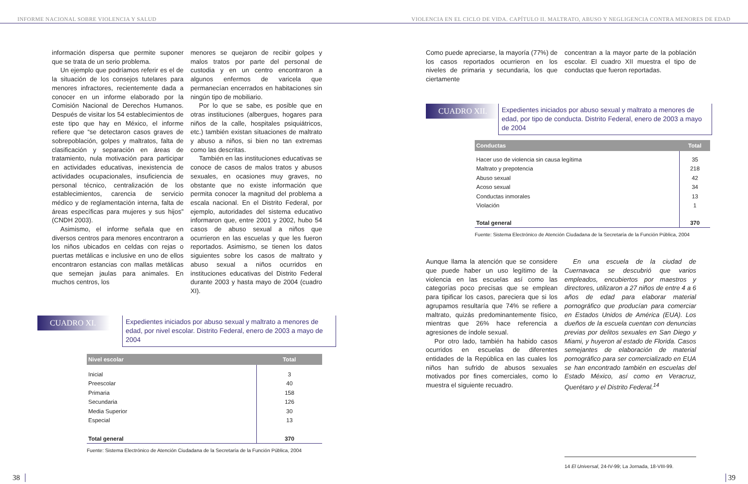INFORME NACIONAL SOBRE VIOLENCIA Y SALUD VIOLENCIA EN EL CICLO DE VIDA. CAPÍTULO II. MALTRATO, ABUSO Y NEGLIGENCIA CONTRA MENORES DE EDAD
información dispersa que permite suponer que se trata de un serio problema.
Un ejemplo que podríamos referir es el de la situación de los consejos tutelares para menores infractores, recientemente dada a conocer en un informe elaborado por la Comisión Nacional de Derechos Humanos. Después de visitar los 54 establecimientos de este tipo que hay en México, el informe refiere que “se detectaron casos graves de sobrepoblación, golpes y maltratos, falta de clasificación y separación en áreas de tratamiento, nula motivación para participar en actividades educativas, inexistencia de actividades ocupacionales, insuficiencia de personal técnico, centralización de los establecimientos, carencia de servicio médico y de reglamentación interna, falta de áreas específicas para mujeres y sus hijos” (CNDH 2003).
Asimismo, el informe señala que en diversos centros para menores encontraron a los niños ubicados en celdas con rejas o puertas metálicas e inclusive en uno de ellos encontraron estancias con mallas metálicas que semejan jaulas para animales. En muchos centros, los
menores se quejaron de recibir golpes y malos tratos por parte del personal de custodia y en un centro encontraron a algunos enfermos de varicela que permanecían encerrados en habitaciones sin ningún tipo de mobiliario.
Por lo que se sabe, es posible que en otras instituciones (albergues, hogares para niños de la calle, hospitales psiquiátricos, etc.) también existan situaciones de maltrato y abuso a niños, si bien no tan extremas como las descritas.
También en las instituciones educativas se conoce de casos de malos tratos y abusos sexuales, en ocasiones muy graves, no obstante que no existe información que permita conocer la magnitud del problema a escala nacional. En el Distrito Federal, por ejemplo, autoridades del sistema educativo informaron que, entre 2001 y 2002, hubo 54 casos de abuso sexual a niños que ocurrieron en las escuelas y que les fueron reportados. Asimismo, se tienen los datos siguientes sobre los casos de maltrato y abuso sexual a niños ocurridos en instituciones educativas del Distrito Federal durante 2003 y hasta mayo de 2004 (cuadro XI).
CUADRO XI.
Expedientes iniciados por abuso sexual y maltrato a menores de edad, por nivel escolar. Distrito Federal, enero de 2003 a mayo de 2004
| Nivel escolar | Total |
| --- | --- |
| Inicial | 3 |
| Preescolar | 40 |
| Primaria | 158 |
| Secundaria | 126 |
| Media Superior | 30 |
| Especial | 13 |
| Total general | 370 |
Fuente: Sistema Electrónico de Atención Ciudadana de la Secretaría de la Función Pública, 2004
38
Como puede apreciarse, la mayoría (77%) de los casos reportados ocurrieron en los niveles de primaria y secundaria, los que ciertamente
concentran a la mayor parte de la población escolar. El cuadro XII muestra el tipo de conductas que fueron reportadas.
CUADRO XII.
Expedientes iniciados por abuso sexual y maltrato a menores de edad, por tipo de conducta. Distrito Federal, enero de 2003 a mayo de 2004
| Conductas | Total |
| --- | --- |
| Hacer uso de violencia sin causa legítima | 35 |
| Maltrato y prepotencia | 218 |
| Abuso sexual | 42 |
| Acoso sexual | 34 |
| Conductas inmorales | 13 |
| Violación | 1 |
| Total general | 370 |
Fuente: Sistema Electrónico de Atención Ciudadana de la Secretaría de la Función Pública, 2004
Aunque llama la atención que se considere que puede haber un uso legítimo de la violencia en las escuelas así como las categorías poco precisas que se emplean para tipificar los casos, pareciera que si los agrupamos resultaría que 74% se refiere a maltrato, quizás predominantemente físico, mientras que 26% hace referencia a agresiones de índole sexual.
Por otro lado, también ha habido casos ocurridos en escuelas de diferentes entidades de la República en las cuales los niños han sufrido de abusos sexuales motivados por fines comerciales, como lo muestra el siguiente recuadro.
En una escuela de la ciudad de Cuernavaca se descubrió que varios empleados, encubiertos por maestros y directores, utilizaron a 27 niños de entre 4 a 6 años de edad para elaborar material pornográfico que producían para comerciar en Estados Unidos de América (EUA). Los dueños de la escuela cuentan con denuncias previas por delitos sexuales en San Diego y Miami, y huyeron al estado de Florida. Casos semejantes de elaboración de material pornográfico para ser comercializado en EUA se han encontrado también en escuelas del Estado México, así como en Veracruz, Querétaro y el Distrito Federal.<sup>14</sup>
14 El Universal, 24-IV-99; La Jornada, 18-VIII-99.
39